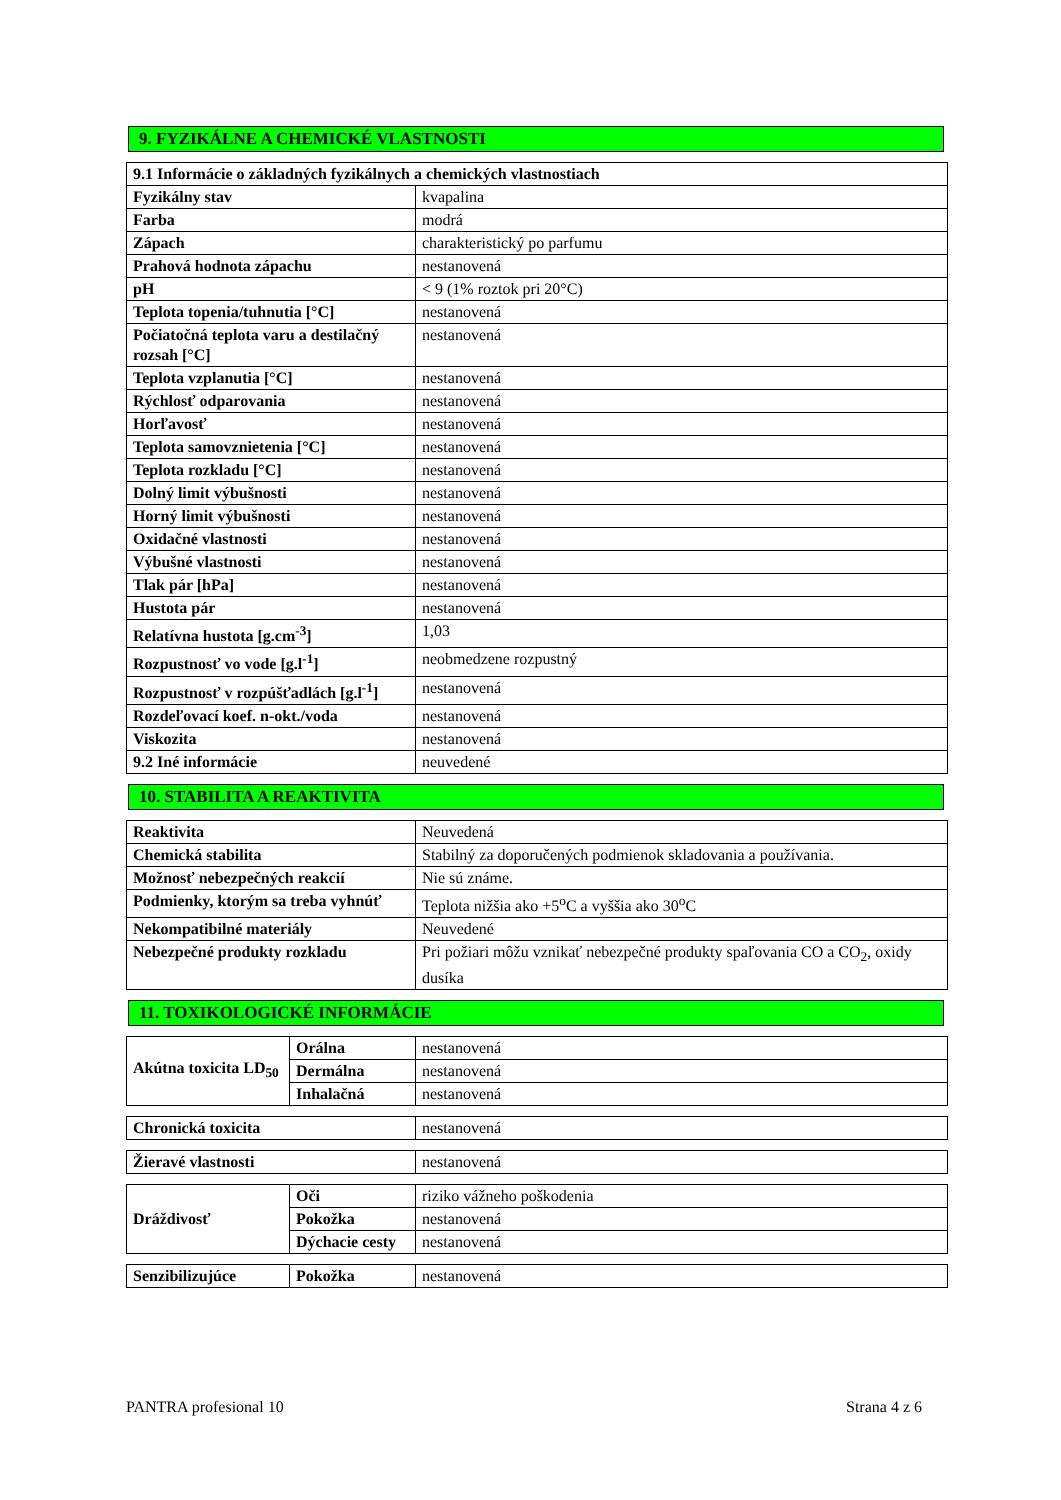9. FYZIKÁLNE A CHEMICKÉ VLASTNOSTI
| 9.1 Informácie o základných fyzikálnych a chemických vlastnostiach | |
| Fyzikálny stav | kvapalina |
| Farba | modrá |
| Zápach | charakteristický po parfumu |
| Prahová hodnota zápachu | nestanovená |
| pH | < 9 (1% roztok pri 20°C) |
| Teplota topenia/tuhnutia [°C] | nestanovená |
| Počiatočná teplota varu a destilačný rozsah [°C] | nestanovená |
| Teplota vzplanutia [°C] | nestanovená |
| Rýchlosť odparovania | nestanovená |
| Horľavosť | nestanovená |
| Teplota samovznietenia [°C] | nestanovená |
| Teplota rozkladu [°C] | nestanovená |
| Dolný limit výbušnosti | nestanovená |
| Horný limit výbušnosti | nestanovená |
| Oxidačné vlastnosti | nestanovená |
| Výbušné vlastnosti | nestanovená |
| Tlak pár [hPa] | nestanovená |
| Hustota pár | nestanovená |
| Relatívna hustota [g.cm<sup>-3</sup>] | 1,03 |
| Rozpustnosť vo vode [g.l<sup>-1</sup>] | neobmedzene rozpustný |
| Rozpustnosť v rozpúšťadlách [g.l<sup>-1</sup>] | nestanovená |
| Rozdeľovací koef. n-okt./voda | nestanovená |
| Viskozita | nestanovená |
| 9.2 Iné informácie | neuvedené |
10. STABILITA A REAKTIVITA
| Reaktivita | Neuvedená |
| Chemická stabilita | Stabilný za doporučených podmienok skladovania a používania. |
| Možnosť nebezpečných reakcií | Nie sú známe. |
| Podmienky, ktorým sa treba vyhnúť | Teplota nižšia ako +5<sup>o</sup>C a vyššia ako 30<sup>o</sup>C |
| Nekompatibilné materiály | Neuvedené |
| Nebezpečné produkty rozkladu | Pri požiari môžu vznikať nebezpečné produkty spaľovania CO a CO<sub>2</sub>, oxidy dusíka |
11. TOXIKOLOGICKÉ INFORMÁCIE
| Akútna toxicita LD<sub>50</sub> | Orálna | nestanovená |
| | Dermálna | nestanovená |
| | Inhalačná | nestanovená |
| Chronická toxicita | nestanovená |
| Žieravé vlastnosti | nestanovená |
| Dráždivosť | Oči | riziko vážneho poškodenia |
| | Pokožka | nestanovená |
| | Dýchacie cesty | nestanovená |
| Senzibilizujúce | Pokožka | nestanovená |
PANTRA profesional 10 Strana 4 z 6